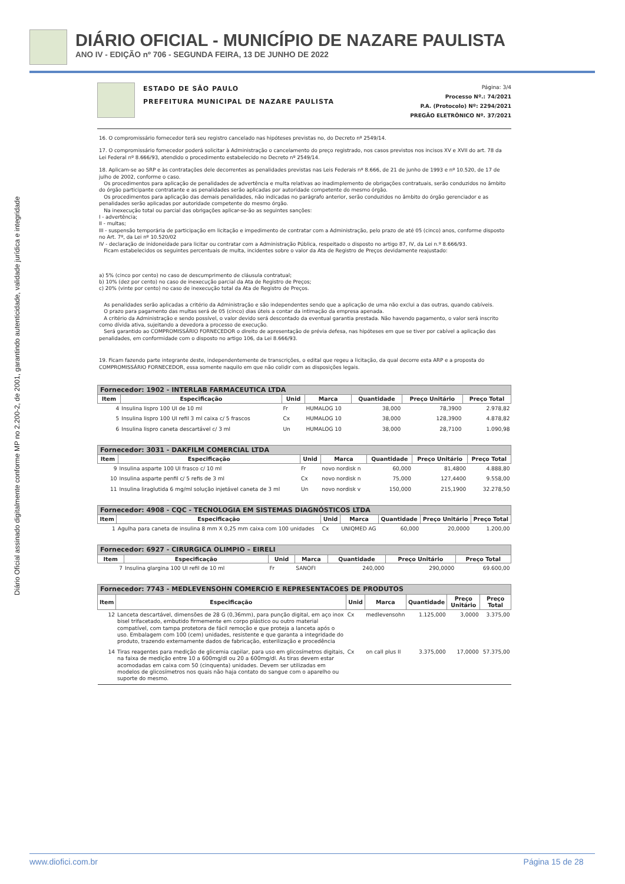DIÁRIO OFICIAL - MUNICÍPIO DE NAZARE PAULISTA
ANO IV - EDIÇÃO nº 706 - SEGUNDA FEIRA, 13 DE JUNHO DE 2022
Diário Oficial assinado digitalmente conforme MP no 2.200-2, de 2001, garantindo autenticidade, validade jurídica e integridade
ESTADO DE SÃO PAULO
PREFEITURA MUNICIPAL DE NAZARE PAULISTA
Página: 3/4
Processo Nº.: 74/2021
P.A. (Protocolo) Nº: 2294/2021
PREGÃO ELETRÔNICO Nº. 37/2021
16. O compromissário fornecedor terá seu registro cancelado nas hipóteses previstas no, do Decreto nº 2549/14.
17. O compromissário fornecedor poderá solicitar à Administração o cancelamento do preço registrado, nos casos previstos nos incisos XV e XVII do art. 78 da Lei Federal nº 8.666/93, atendido o procedimento estabelecido no Decreto nº 2549/14.
18. Aplicam-se ao SRP e às contratações dele decorrentes as penalidades previstas nas Leis Federais nº 8.666, de 21 de junho de 1993 e nº 10.520, de 17 de julho de 2002, conforme o caso.
Os procedimentos para aplicação de penalidades de advertência e multa relativas ao inadimplemento de obrigações contratuais, serão conduzidos no âmbito do órgão participante contratante e as penalidades serão aplicadas por autoridade competente do mesmo órgão.
Os procedimentos para aplicação das demais penalidades, não indicadas no parágrafo anterior, serão conduzidos no âmbito do órgão gerenciador e as penalidades serão aplicadas por autoridade competente do mesmo órgão.
Na inexecução total ou parcial das obrigações aplicar-se-ão as seguintes sanções:
I - advertência;
II - multas;
III - suspensão temporária de participação em licitação e impedimento de contratar com a Administração, pelo prazo de até 05 (cinco) anos, conforme disposto no Art. 7º, da Lei nº 10.520/02
IV - declaração de inidoneidade para licitar ou contratar com a Administração Pública, respeitado o disposto no artigo 87, IV, da Lei n.º 8.666/93.
Ficam estabelecidos os seguintes percentuais de multa, incidentes sobre o valor da Ata de Registro de Preços devidamente reajustado:
a) 5% (cinco por cento) no caso de descumprimento de cláusula contratual;
b) 10% (dez por cento) no caso de inexecução parcial da Ata de Registro de Preços;
c) 20% (vinte por cento) no caso de inexecução total da Ata de Registro de Preços.
As penalidades serão aplicadas a critério da Administração e são independentes sendo que a aplicação de uma não exclui a das outras, quando cabíveis.
O prazo para pagamento das multas será de 05 (cinco) dias úteis a contar da intimação da empresa apenada.
A critério da Administração e sendo possível, o valor devido será descontado da eventual garantia prestada. Não havendo pagamento, o valor será inscrito como dívida ativa, sujeitando a devedora a processo de execução.
Será garantido ao COMPROMISSÁRIO FORNECEDOR o direito de apresentação de prévia defesa, nas hipóteses em que se tiver por cabível a aplicação das penalidades, em conformidade com o disposto no artigo 106, da Lei 8.666/93.
19. Ficam fazendo parte integrante deste, independentemente de transcrições, o edital que regeu a licitação, da qual decorre esta ARP e a proposta do COMPROMISSÁRIO FORNECEDOR, essa somente naquilo em que não colidir com as disposições legais.
| Fornecedor: 1902 - INTERLAB FARMACEUTICA LTDA | | | | | | |
| Item | Especificação | Unid | Marca | Quantidade | Preço Unitário | Preço Total |
| 4 | Insulina lispro 100 UI de 10 ml | Fr | HUMALOG 10 | 38,000 | 78,3900 | 2.978,82 |
| 5 | Insulina lispro 100 UI refil 3 ml caixa c/ 5 frascos | Cx | HUMALOG 10 | 38,000 | 128,3900 | 4.878,82 |
| 6 | Insulina lispro caneta descartável c/ 3 ml | Un | HUMALOG 10 | 38,000 | 28,7100 | 1.090,98 |
| Fornecedor: 3031 - DAKFILM COMERCIAL LTDA | | | | | | |
| Item | Especificação | Unid | Marca | Quantidade | Preço Unitário | Preço Total |
| 9 | Insulina asparte 100 UI frasco c/ 10 ml | Fr | novo nordisk n | 60,000 | 81,4800 | 4.888,80 |
| 10 | Insulina asparte penfil c/ 5 refis de 3 ml | Cx | novo nordisk n | 75,000 | 127,4400 | 9.558,00 |
| 11 | Insulina liraglutida 6 mg/ml solução injetável caneta de 3 ml | Un | novo nordisk v | 150,000 | 215,1900 | 32.278,50 |
| Fornecedor: 4908 - CQC - TECNOLOGIA EM SISTEMAS DIAGNÓSTICOS LTDA | | | | | | |
| Item | Especificação | Unid | Marca | Quantidade | Preço Unitário | Preço Total |
| 1 | Agulha para caneta de insulina 8 mm X 0,25 mm caixa com 100 unidades | Cx | UNIQMED AG | 60,000 | 20,0000 | 1.200,00 |
| Fornecedor: 6927 - CIRURGICA OLIMPIO – EIRELI | | | | | | |
| Item | Especificação | Unid | Marca | Quantidade | Preço Unitário | Preço Total |
| 7 | Insulina glargina 100 UI refil de 10 ml | Fr | SANOFI | 240,000 | 290,0000 | 69.600,00 |
| Fornecedor: 7743 - MEDLEVENSOHN COMERCIO E REPRESENTACOES DE PRODUTOS | | | | | | |
| Item | Especificação | Unid | Marca | Quantidade | Preço Unitário | Preço Total |
| 12 | Lanceta descartável, dimensões de 28 G (0,36mm), para punção digital, em aço inox bisel trifacetado, embutido firmemente em corpo plástico ou outro material compatível, com tampa protetora de fácil remoção e que proteja a lanceta após o uso. Embalagem com 100 (cem) unidades, resistente e que garanta a integridade do produto, trazendo externamente dados de fabricação, esterilização e procedência | Cx | medlevensohn | 1.125,000 | 3,0000 | 3.375,00 |
| 14 | Tiras reagentes para medição de glicemia capilar, para uso em glicosímetros digitais, na faixa de medição entre 10 a 600mg/dl ou 20 a 600mg/dl. As tiras devem estar acomodadas em caixa com 50 (cinquenta) unidades. Devem ser utilizadas em modelos de glicosímetros nos quais não haja contato do sangue com o aparelho ou suporte do mesmo. | Cx | on call plus II | 3.375,000 | 17,0000 | 57.375,00 |
www.diofici.com.br Página 15 de 28